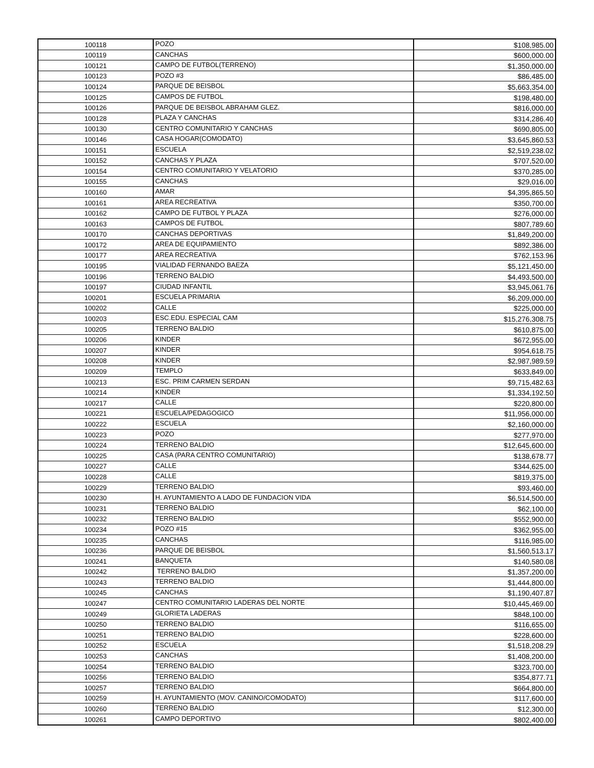| 100118 | POZO | $108,985.00 |
| 100119 | CANCHAS | $600,000.00 |
| 100121 | CAMPO DE FUTBOL(TERRENO) | $1,350,000.00 |
| 100123 | POZO #3 | $86,485.00 |
| 100124 | PARQUE DE BEISBOL | $5,663,354.00 |
| 100125 | CAMPOS DE FUTBOL | $198,480.00 |
| 100126 | PARQUE DE BEISBOL ABRAHAM GLEZ. | $816,000.00 |
| 100128 | PLAZA Y CANCHAS | $314,286.40 |
| 100130 | CENTRO COMUNITARIO Y CANCHAS | $690,805.00 |
| 100146 | CASA HOGAR(COMODATO) | $3,645,860.53 |
| 100151 | ESCUELA | $2,519,238.02 |
| 100152 | CANCHAS Y PLAZA | $707,520.00 |
| 100154 | CENTRO COMUNITARIO Y VELATORIO | $370,285.00 |
| 100155 | CANCHAS | $29,016.00 |
| 100160 | AMAR | $4,395,865.50 |
| 100161 | AREA RECREATIVA | $350,700.00 |
| 100162 | CAMPO DE FUTBOL Y PLAZA | $276,000.00 |
| 100163 | CAMPOS DE FUTBOL | $807,789.60 |
| 100170 | CANCHAS DEPORTIVAS | $1,849,200.00 |
| 100172 | AREA DE EQUIPAMIENTO | $892,386.00 |
| 100177 | AREA RECREATIVA | $762,153.96 |
| 100195 | VIALIDAD FERNANDO BAEZA | $5,121,450.00 |
| 100196 | TERRENO BALDIO | $4,493,500.00 |
| 100197 | CIUDAD INFANTIL | $3,945,061.76 |
| 100201 | ESCUELA PRIMARIA | $6,209,000.00 |
| 100202 | CALLE | $225,000.00 |
| 100203 | ESC.EDU. ESPECIAL CAM | $15,276,308.75 |
| 100205 | TERRENO BALDIO | $610,875.00 |
| 100206 | KINDER | $672,955.00 |
| 100207 | KINDER | $954,618.75 |
| 100208 | KINDER | $2,987,989.59 |
| 100209 | TEMPLO | $633,849.00 |
| 100213 | ESC. PRIM CARMEN SERDAN | $9,715,482.63 |
| 100214 | KINDER | $1,334,192.50 |
| 100217 | CALLE | $220,800.00 |
| 100221 | ESCUELA/PEDAGOGICO | $11,956,000.00 |
| 100222 | ESCUELA | $2,160,000.00 |
| 100223 | POZO | $277,970.00 |
| 100224 | TERRENO BALDIO | $12,645,600.00 |
| 100225 | CASA (PARA CENTRO COMUNITARIO) | $138,678.77 |
| 100227 | CALLE | $344,625.00 |
| 100228 | CALLE | $819,375.00 |
| 100229 | TERRENO BALDIO | $93,460.00 |
| 100230 | H. AYUNTAMIENTO A LADO DE FUNDACION VIDA | $6,514,500.00 |
| 100231 | TERRENO BALDIO | $62,100.00 |
| 100232 | TERRENO BALDIO | $552,900.00 |
| 100234 | POZO #15 | $362,955.00 |
| 100235 | CANCHAS | $116,985.00 |
| 100236 | PARQUE DE BEISBOL | $1,560,513.17 |
| 100241 | BANQUETA | $140,580.08 |
| 100242 | TERRENO BALDIO | $1,357,200.00 |
| 100243 | TERRENO BALDIO | $1,444,800.00 |
| 100245 | CANCHAS | $1,190,407.87 |
| 100247 | CENTRO COMUNITARIO LADERAS DEL NORTE | $10,445,469.00 |
| 100249 | GLORIETA LADERAS | $848,100.00 |
| 100250 | TERRENO BALDIO | $116,655.00 |
| 100251 | TERRENO BALDIO | $228,600.00 |
| 100252 | ESCUELA | $1,518,208.29 |
| 100253 | CANCHAS | $1,408,200.00 |
| 100254 | TERRENO BALDIO | $323,700.00 |
| 100256 | TERRENO BALDIO | $354,877.71 |
| 100257 | TERRENO BALDIO | $664,800.00 |
| 100259 | H. AYUNTAMIENTO (MOV. CANINO/COMODATO) | $117,600.00 |
| 100260 | TERRENO BALDIO | $12,300.00 |
| 100261 | CAMPO DEPORTIVO | $802,400.00 |